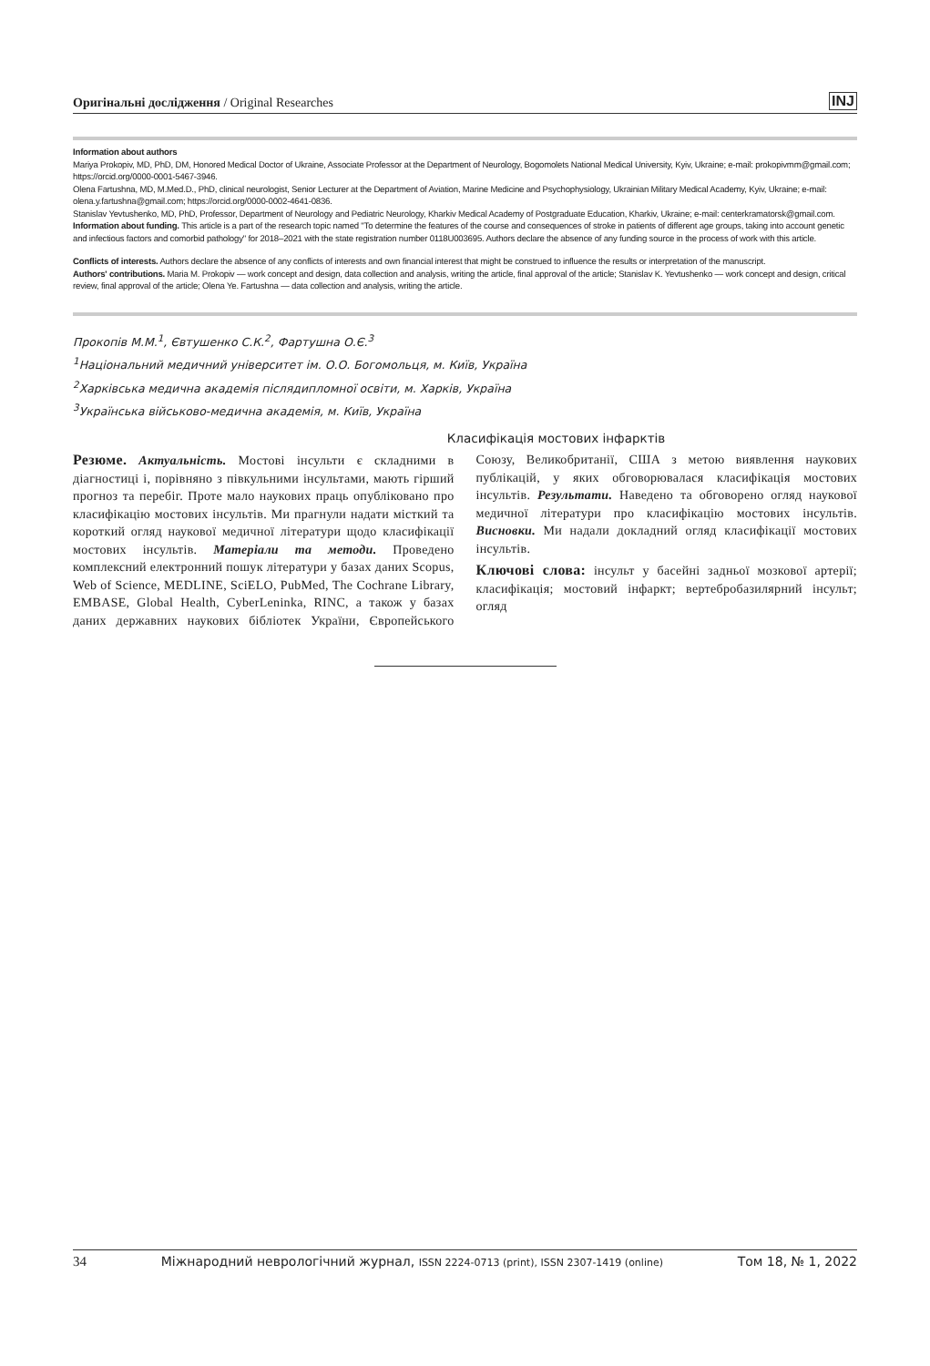Оригінальні дослідження / Original Researches INJ
Information about authors
Mariya Prokopiv, MD, PhD, DM, Honored Medical Doctor of Ukraine, Associate Professor at the Department of Neurology, Bogomolets National Medical University, Kyiv, Ukraine; e-mail: prokopivmm@gmail.com; https://orcid.org/0000-0001-5467-3946.
Olena Fartushna, MD, M.Med.D., PhD, clinical neurologist, Senior Lecturer at the Department of Aviation, Marine Medicine and Psychophysiology, Ukrainian Military Medical Academy, Kyiv, Ukraine; e-mail: olena.y.fartushna@gmail.com; https://orcid.org/0000-0002-4641-0836.
Stanislav Yevtushenko, MD, PhD, Professor, Department of Neurology and Pediatric Neurology, Kharkiv Medical Academy of Postgraduate Education, Kharkiv, Ukraine; e-mail: centerkramatorsk@gmail.com.
Information about funding. This article is a part of the research topic named "To determine the features of the course and consequences of stroke in patients of different age groups, taking into account genetic and infectious factors and comorbid pathology" for 2018–2021 with the state registration number 0118U003695. Authors declare the absence of any funding source in the process of work with this article.
Conflicts of interests. Authors declare the absence of any conflicts of interests and own financial interest that might be construed to influence the results or interpretation of the manuscript.
Authors' contributions. Maria M. Prokopiv — work concept and design, data collection and analysis, writing the article, final approval of the article; Stanislav K. Yevtushenko — work concept and design, critical review, final approval of the article; Olena Ye. Fartushna — data collection and analysis, writing the article.
Прокопів М.М.<sup>1</sup>, Євтушенко С.К.<sup>2</sup>, Фартушна О.Є.<sup>3</sup>
<sup>1</sup> Національний медичний університет ім. О.О. Богомольця, м. Київ, Україна
<sup>2</sup> Харківська медична академія післядипломної освіти, м. Харків, Україна
<sup>3</sup> Українська військово-медична академія, м. Київ, Україна
Класифікація мостових інфарктів
Резюме. Актуальність. Мостові інсульти є складними в діагностиці і, порівняно з півкульними інсультами, мають гірший прогноз та перебіг. Проте мало наукових праць опубліковано про класифікацію мостових інсультів. Ми прагнули надати місткий та короткий огляд наукової медичної літератури щодо класифікації мостових інсультів. Матеріали та методи. Проведено комплексний електронний пошук літератури у базах даних Scopus, Web of Science, MEDLINE, SciELO, PubMed, The Cochrane Library, EMBASE, Global Health, CyberLeninka, RINC, а також у базах даних державних наукових бібліотек України, Європейського Союзу, Великобританії, США з метою виявлення наукових публікацій, у яких обговорювалася класифікація мостових інсультів. Результати. Наведено та обговорено огляд наукової медичної літератури про класифікацію мостових інсультів. Висновки. Ми надали докладний огляд класифікації мостових інсультів.
Ключові слова: інсульт у басейні задньої мозкової артерії; класифікація; мостовий інфаркт; вертебробазилярний інсульт; огляд
34 Міжнародний неврологічний журнал, ISSN 2224-0713 (print), ISSN 2307-1419 (online) Том 18, № 1, 2022